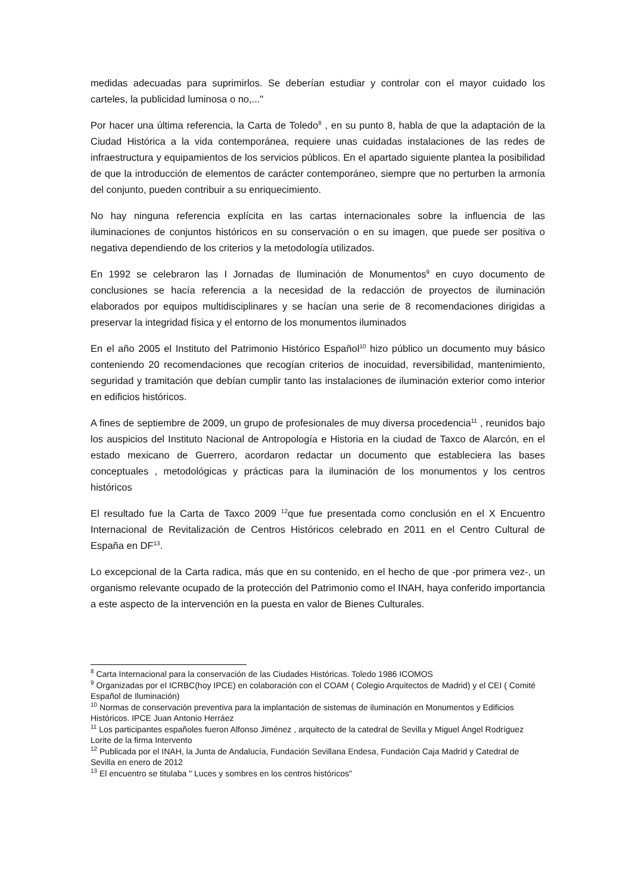medidas adecuadas para suprimirlos. Se deberían estudiar y controlar con el mayor cuidado los carteles, la publicidad luminosa o no,..."
Por hacer una última referencia, la Carta de Toledo<sup>8</sup> , en su punto 8, habla de que la adaptación de la Ciudad Histórica a la vida contemporánea, requiere unas cuidadas instalaciones de las redes de infraestructura y equipamientos de los servicios públicos. En el apartado siguiente plantea la posibilidad de que la introducción de elementos de carácter contemporáneo, siempre que no perturben la armonía del conjunto, pueden contribuir a su enriquecimiento.
No hay ninguna referencia explícita en las cartas internacionales sobre la influencia de las iluminaciones de conjuntos históricos en su conservación o en su imagen, que puede ser positiva o negativa dependiendo de los criterios y la metodología utilizados.
En 1992 se celebraron las I Jornadas de Iluminación de Monumentos<sup>9</sup> en cuyo documento de conclusiones se hacía referencia a la necesidad de la redacción de proyectos de iluminación elaborados por equipos multidisciplinares y se hacían una serie de 8 recomendaciones dirigidas a preservar la integridad física y el entorno de los monumentos iluminados
En el año 2005 el Instituto del Patrimonio Histórico Español<sup>10</sup> hizo público un documento muy básico conteniendo 20 recomendaciones que recogían criterios de inocuidad, reversibilidad, mantenimiento, seguridad y tramitación que debían cumplir tanto las instalaciones de iluminación exterior como interior en edificios históricos.
A fines de septiembre de 2009, un grupo de profesionales de muy diversa procedencia<sup>11</sup> , reunidos bajo los auspicios del Instituto Nacional de Antropología e Historia en la ciudad de Taxco de Alarcón, en el estado mexicano de Guerrero, acordaron redactar un documento que estableciera las bases conceptuales , metodológicas y prácticas para la iluminación de los monumentos y los centros históricos
El resultado fue la Carta de Taxco 2009 <sup>12</sup>que fue presentada como conclusión en el X Encuentro Internacional de Revitalización de Centros Históricos celebrado en 2011 en el Centro Cultural de España en DF<sup>13</sup>.
Lo excepcional de la Carta radica, más que en su contenido, en el hecho de que -por primera vez-, un organismo relevante ocupado de la protección del Patrimonio como el INAH, haya conferido importancia a este aspecto de la intervención en la puesta en valor de Bienes Culturales.
<sup>8</sup> Carta Internacional para la conservación de las Ciudades Históricas. Toledo 1986 ICOMOS
<sup>9</sup> Organizadas por el ICRBC(hoy IPCE) en colaboración con el COAM ( Colegio Arquitectos de Madrid) y el CEI ( Comité Español de Iluminación)
<sup>10</sup> Normas de conservación preventiva para la implantación de sistemas de iluminación en Monumentos y Edificios Históricos. IPCE Juan Antonio Herráez
<sup>11</sup> Los participantes españoles fueron Alfonso Jiménez , arquitecto de la catedral de Sevilla y Miguel Ángel Rodríguez Lorite de la firma Intervento
<sup>12</sup> Publicada por el INAH, la Junta de Andalucía, Fundación Sevillana Endesa, Fundación Caja Madrid y Catedral de Sevilla en enero de 2012
<sup>13</sup> El encuentro se titulaba " Luces y sombres en los centros históricos"